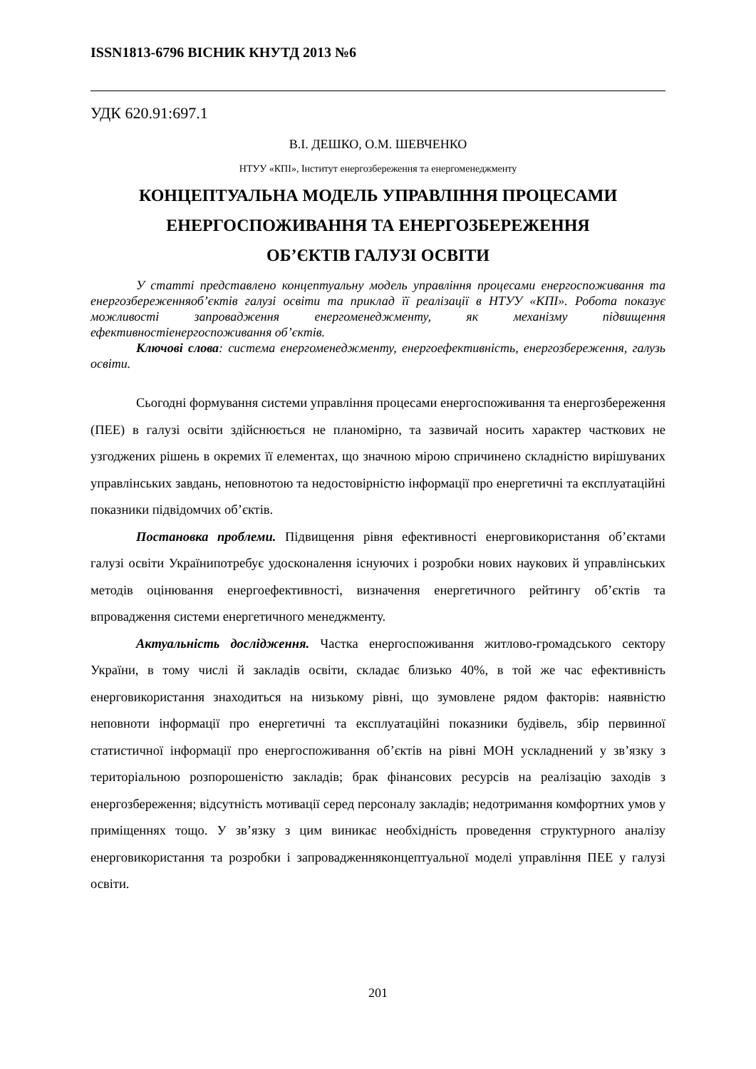ISSN1813-6796 ВІСНИК КНУТД 2013 №6
УДК 620.91:697.1
В.І. ДЕШКО, О.М. ШЕВЧЕНКО
НТУУ «КПІ», Інститут енергозбереження та енергоменеджменту
КОНЦЕПТУАЛЬНА МОДЕЛЬ УПРАВЛІННЯ ПРОЦЕСАМИ
ЕНЕРГОСПОЖИВАННЯ ТА ЕНЕРГОЗБЕРЕЖЕННЯ
ОБ’ЄКТІВ ГАЛУЗІ ОСВІТИ
У статті представлено концептуальну модель управління процесами енергоспоживання та енергозбереженняоб’єктів галузі освіти та приклад її реалізації в НТУУ «КПІ». Робота показує можливості запровадження енергоменеджменту, як механізму підвищення ефективностіенергоспоживання об’єктів.
Ключові слова: система енергоменеджменту, енергоефективність, енергозбереження, галузь освіти.
Сьогодні формування системи управління процесами енергоспоживання та енергозбереження (ПЕЕ) в галузі освіти здійснюється не планомірно, та зазвичай носить характер часткових не узгоджених рішень в окремих її елементах, що значною мірою спричинено складністю вирішуваних управлінських завдань, неповнотою та недостовірністю інформації про енергетичні та експлуатаційні показники підвідомчих об’єктів.
Постановка проблеми. Підвищення рівня ефективності енерговикористання об’єктами галузі освіти Українипотребує удосконалення існуючих і розробки нових наукових й управлінських методів оцінювання енергоефективності, визначення енергетичного рейтингу об’єктів та впровадження системи енергетичного менеджменту.
Актуальність дослідження. Частка енергоспоживання житлово-громадського сектору України, в тому числі й закладів освіти, складає близько 40%, в той же час ефективність енерговикористання знаходиться на низькому рівні, що зумовлене рядом факторів: наявністю неповноти інформації про енергетичні та експлуатаційні показники будівель, збір первинної статистичної інформації про енергоспоживання об’єктів на рівні МОН ускладнений у зв’язку з територіальною розпорошеністю закладів; брак фінансових ресурсів на реалізацію заходів з енергозбереження; відсутність мотивації серед персоналу закладів; недотримання комфортних умов у приміщеннях тощо. У зв’язку з цим виникає необхідність проведення структурного аналізу енерговикористання та розробки і запровадженняконцептуальної моделі управління ПЕЕ у галузі освіти.
201